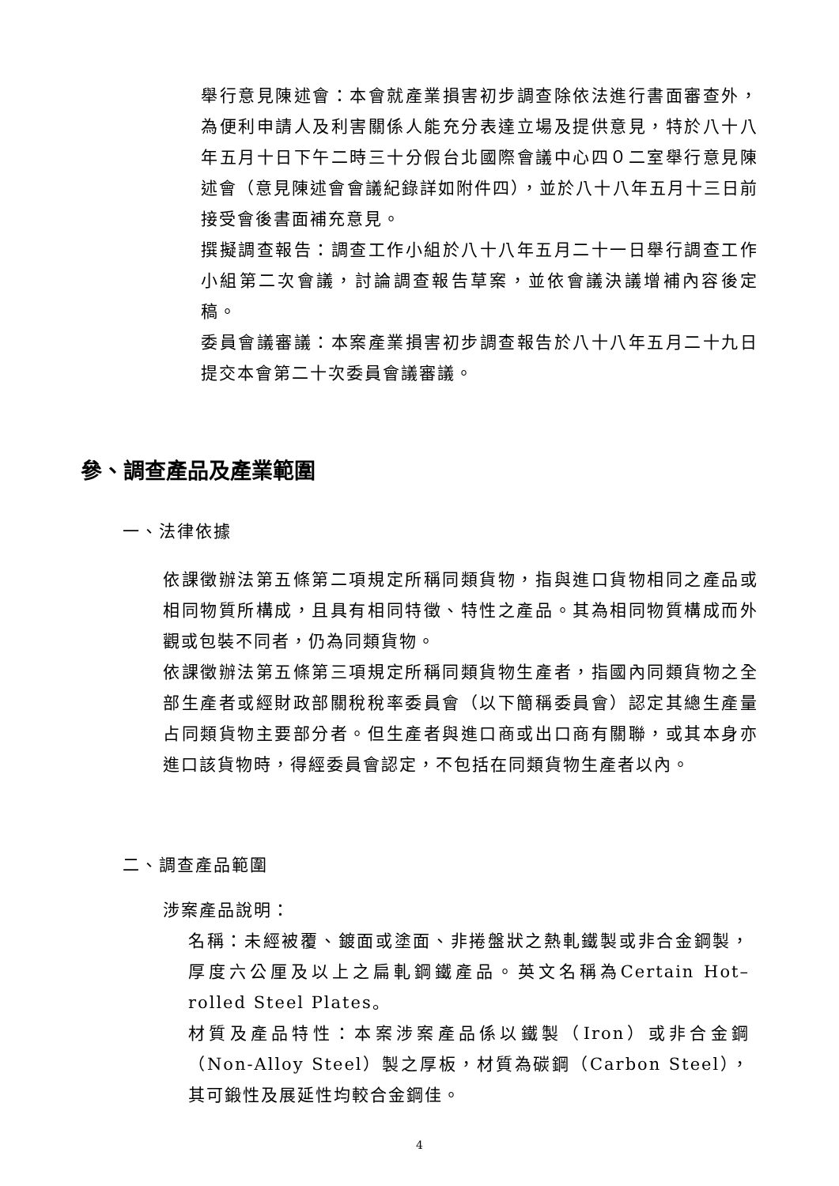舉行意見陳述會：本會就產業損害初步調查除依法進行書面審查外，為便利申請人及利害關係人能充分表達立場及提供意見，特於八十八年五月十日下午二時三十分假台北國際會議中心四０二室舉行意見陳述會（意見陳述會會議紀錄詳如附件四），並於八十八年五月十三日前接受會後書面補充意見。
撰擬調查報告：調查工作小組於八十八年五月二十一日舉行調查工作小組第二次會議，討論調查報告草案，並依會議決議增補內容後定稿。
委員會議審議：本案產業損害初步調查報告於八十八年五月二十九日提交本會第二十次委員會議審議。
參、調查產品及產業範圍
一、法律依據
依課徵辦法第五條第二項規定所稱同類貨物，指與進口貨物相同之產品或相同物質所構成，且具有相同特徵、特性之產品。其為相同物質構成而外觀或包裝不同者，仍為同類貨物。
依課徵辦法第五條第三項規定所稱同類貨物生產者，指國內同類貨物之全部生產者或經財政部關稅稅率委員會（以下簡稱委員會）認定其總生產量占同類貨物主要部分者。但生產者與進口商或出口商有關聯，或其本身亦進口該貨物時，得經委員會認定，不包括在同類貨物生產者以內。
二、調查產品範圍
涉案產品說明：
名稱：未經被覆、鍍面或塗面、非捲盤狀之熱軋鐵製或非合金鋼製，厚度六公厘及以上之扁軋鋼鐵產品。英文名稱為Certain Hot–rolled Steel Plates。
材質及產品特性：本案涉案產品係以鐵製（Iron）或非合金鋼（Non-Alloy Steel）製之厚板，材質為碳鋼（Carbon Steel），其可鍛性及展延性均較合金鋼佳。
4